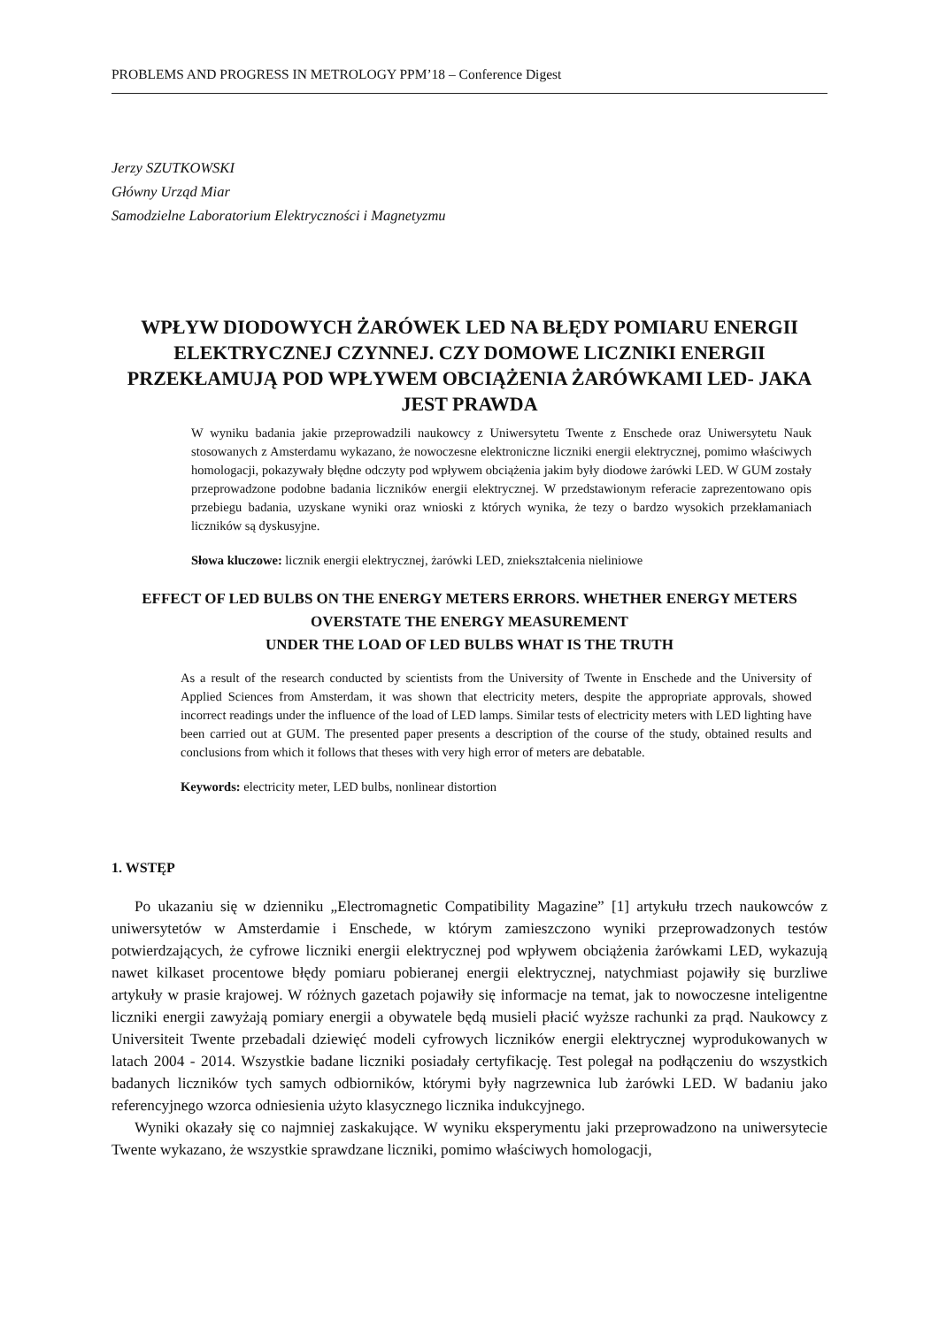PROBLEMS AND PROGRESS IN METROLOGY PPM’18 – Conference Digest
Jerzy SZUTKOWSKI
Główny Urząd Miar
Samodzielne Laboratorium Elektryczności i Magnetyzmu
WPŁYW DIODOWYCH ŻARÓWEK LED NA BŁĘDY POMIARU ENERGII ELEKTRYCZNEJ CZYNNEJ. CZY DOMOWE LICZNIKI ENERGII PRZEKŁAMUJĄ POD WPŁYWEM OBCIĄŻENIA ŻARÓWKAMI LED- JAKA JEST PRAWDA
W wyniku badania jakie przeprowadzili naukowcy z Uniwersytetu Twente z Enschede oraz Uniwersytetu Nauk stosowanych z Amsterdamu wykazano, że nowoczesne elektroniczne liczniki energii elektrycznej, pomimo właściwych homologacji, pokazywały błędne odczyty pod wpływem obciążenia jakim były diodowe żarówki LED. W GUM zostały przeprowadzone podobne badania liczników energii elektrycznej. W przedstawionym referacie zaprezentowano opis przebiegu badania, uzyskane wyniki oraz wnioski z których wynika, że tezy o bardzo wysokich przekłamaniach liczników są dyskusyjne.
Słowa kluczowe: licznik energii elektrycznej, żarówki LED, zniekształcenia nieliniowe
EFFECT OF LED BULBS ON THE ENERGY METERS ERRORS. WHETHER ENERGY METERS OVERSTATE THE ENERGY MEASUREMENT
UNDER THE LOAD OF LED BULBS WHAT IS THE TRUTH
As a result of the research conducted by scientists from the University of Twente in Enschede and the University of Applied Sciences from Amsterdam, it was shown that electricity meters, despite the appropriate approvals, showed incorrect readings under the influence of the load of LED lamps. Similar tests of electricity meters with LED lighting have been carried out at GUM. The presented paper presents a description of the course of the study, obtained results and conclusions from which it follows that theses with very high error of meters are debatable.
Keywords: electricity meter, LED bulbs, nonlinear distortion
1. WSTĘP
Po ukazaniu się w dzienniku „Electromagnetic Compatibility Magazine” [1] artykułu trzech naukowców z uniwersytetów w Amsterdamie i Enschede, w którym zamieszczono wyniki przeprowadzonych testów potwierdzających, że cyfrowe liczniki energii elektrycznej pod wpływem obciążenia żarówkami LED, wykazują nawet kilkaset procentowe błędy pomiaru pobieranej energii elektrycznej, natychmiast pojawiły się burzliwe artykuły w prasie krajowej. W różnych gazetach pojawiły się informacje na temat, jak to nowoczesne inteligentne liczniki energii zawyżają pomiary energii a obywatele będą musieli płacić wyższe rachunki za prąd. Naukowcy z Universiteit Twente przebadali dziewięć modeli cyfrowych liczników energii elektrycznej wyprodukowanych w latach 2004 - 2014. Wszystkie badane liczniki posiadały certyfikację. Test polegał na podłączeniu do wszystkich badanych liczników tych samych odbiorników, którymi były nagrzewnica lub żarówki LED. W badaniu jako referencyjnego wzorca odniesienia użyto klasycznego licznika indukcyjnego.
Wyniki okazały się co najmniej zaskakujące. W wyniku eksperymentu jaki przeprowadzono na uniwersytecie Twente wykazano, że wszystkie sprawdzane liczniki, pomimo właściwych homologacji,